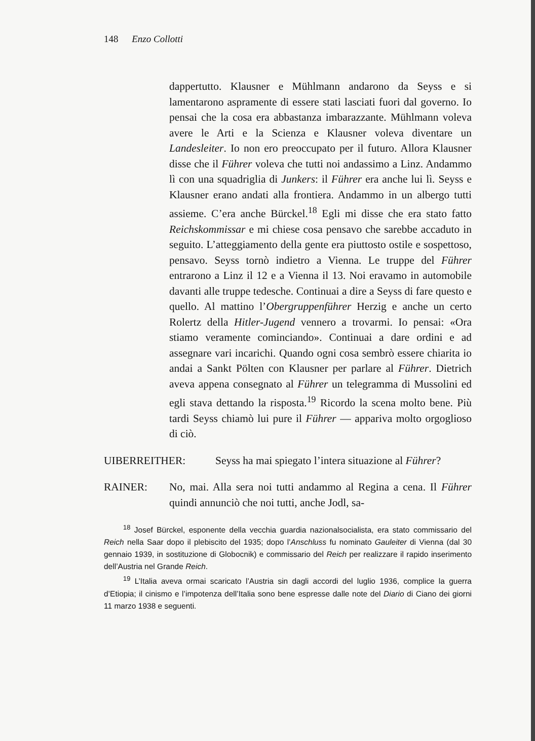148 Enzo Collotti
dappertutto. Klausner e Mühlmann andarono da Seyss e si lamentarono aspramente di essere stati lasciati fuori dal governo. Io pensai che la cosa era abbastanza imbarazzante. Mühlmann voleva avere le Arti e la Scienza e Klausner voleva diventare un Landesleiter. Io non ero preoccupato per il futuro. Allora Klausner disse che il Führer voleva che tutti noi andassimo a Linz. Andammo lì con una squadriglia di Junkers: il Führer era anche lui lì. Seyss e Klausner erano andati alla frontiera. Andammo in un albergo tutti assieme. C’era anche Bürckel.<sup>18</sup> Egli mi disse che era stato fatto Reichskommissar e mi chiese cosa pensavo che sarebbe accaduto in seguito. L’atteggiamento della gente era piuttosto ostile e sospettoso, pensavo. Seyss tornò indietro a Vienna. Le truppe del Führer entrarono a Linz il 12 e a Vienna il 13. Noi eravamo in automobile davanti alle truppe tedesche. Continuai a dire a Seyss di fare questo e quello. Al mattino l’Obergruppenführer Herzig e anche un certo Rolertz della Hitler-Jugend vennero a trovarmi. Io pensai: «Ora stiamo veramente cominciando». Continuai a dare ordini e ad assegnare vari incarichi. Quando ogni cosa sembrò essere chiarita io andai a Sankt Pölten con Klausner per parlare al Führer. Dietrich aveva appena consegnato al Führer un telegramma di Mussolini ed egli stava dettando la risposta.<sup>19</sup> Ricordo la scena molto bene. Più tardi Seyss chiamò lui pure il Führer — appariva molto orgoglioso di ciò.
UIBERREITHER: Seyss ha mai spiegato l’intera situazione al Führer?
RAINER: No, mai. Alla sera noi tutti andammo al Regina a cena. Il Führer quindi annunciò che noi tutti, anche Jodl, sa-
<sup>18</sup> Josef Bürckel, esponente della vecchia guardia nazionalsocialista, era stato commissario del Reich nella Saar dopo il plebiscito del 1935; dopo l’Anschluss fu nominato Gauleiter di Vienna (dal 30 gennaio 1939, in sostituzione di Globocnik) e commissario del Reich per realizzare il rapido inserimento dell’Austria nel Grande Reich.
<sup>19</sup> L’Italia aveva ormai scaricato l’Austria sin dagli accordi del luglio 1936, complice la guerra d’Etiopia; il cinismo e l’impotenza dell’Italia sono bene espresse dalle note del Diario di Ciano dei giorni 11 marzo 1938 e seguenti.